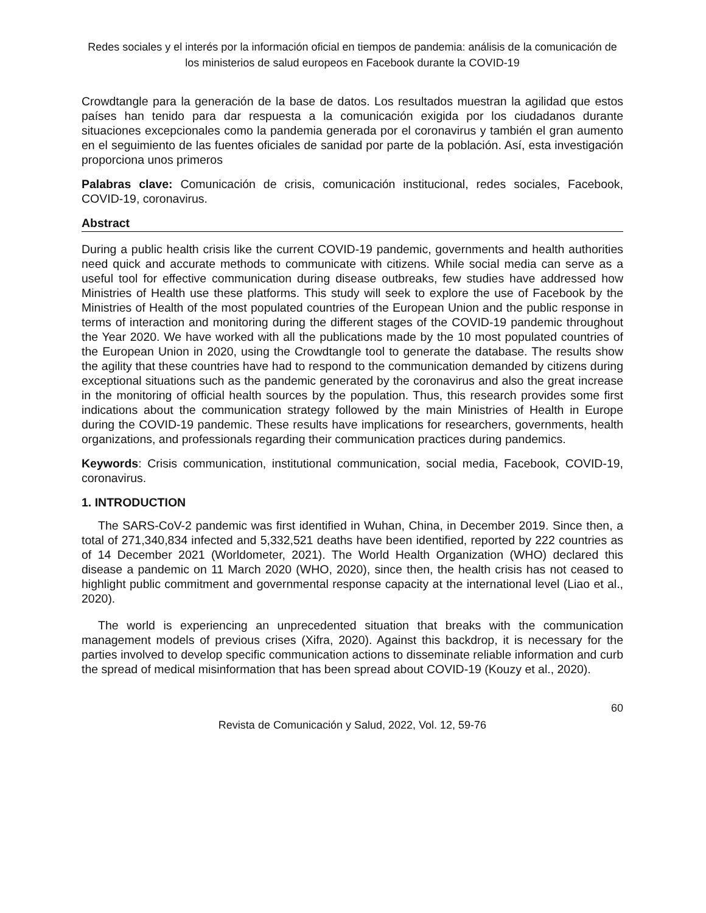Redes sociales y el interés por la información oficial en tiempos de pandemia: análisis de la comunicación de los ministerios de salud europeos en Facebook durante la COVID-19
Crowdtangle para la generación de la base de datos. Los resultados muestran la agilidad que estos países han tenido para dar respuesta a la comunicación exigida por los ciudadanos durante situaciones excepcionales como la pandemia generada por el coronavirus y también el gran aumento en el seguimiento de las fuentes oficiales de sanidad por parte de la población. Así, esta investigación proporciona unos primeros
Palabras clave: Comunicación de crisis, comunicación institucional, redes sociales, Facebook, COVID-19, coronavirus.
Abstract
During a public health crisis like the current COVID-19 pandemic, governments and health authorities need quick and accurate methods to communicate with citizens. While social media can serve as a useful tool for effective communication during disease outbreaks, few studies have addressed how Ministries of Health use these platforms. This study will seek to explore the use of Facebook by the Ministries of Health of the most populated countries of the European Union and the public response in terms of interaction and monitoring during the different stages of the COVID-19 pandemic throughout the Year 2020. We have worked with all the publications made by the 10 most populated countries of the European Union in 2020, using the Crowdtangle tool to generate the database. The results show the agility that these countries have had to respond to the communication demanded by citizens during exceptional situations such as the pandemic generated by the coronavirus and also the great increase in the monitoring of official health sources by the population. Thus, this research provides some first indications about the communication strategy followed by the main Ministries of Health in Europe during the COVID-19 pandemic. These results have implications for researchers, governments, health organizations, and professionals regarding their communication practices during pandemics.
Keywords: Crisis communication, institutional communication, social media, Facebook, COVID-19, coronavirus.
1. INTRODUCTION
The SARS-CoV-2 pandemic was first identified in Wuhan, China, in December 2019. Since then, a total of 271,340,834 infected and 5,332,521 deaths have been identified, reported by 222 countries as of 14 December 2021 (Worldometer, 2021). The World Health Organization (WHO) declared this disease a pandemic on 11 March 2020 (WHO, 2020), since then, the health crisis has not ceased to highlight public commitment and governmental response capacity at the international level (Liao et al., 2020).
The world is experiencing an unprecedented situation that breaks with the communication management models of previous crises (Xifra, 2020). Against this backdrop, it is necessary for the parties involved to develop specific communication actions to disseminate reliable information and curb the spread of medical misinformation that has been spread about COVID-19 (Kouzy et al., 2020).
60
Revista de Comunicación y Salud, 2022, Vol. 12, 59-76